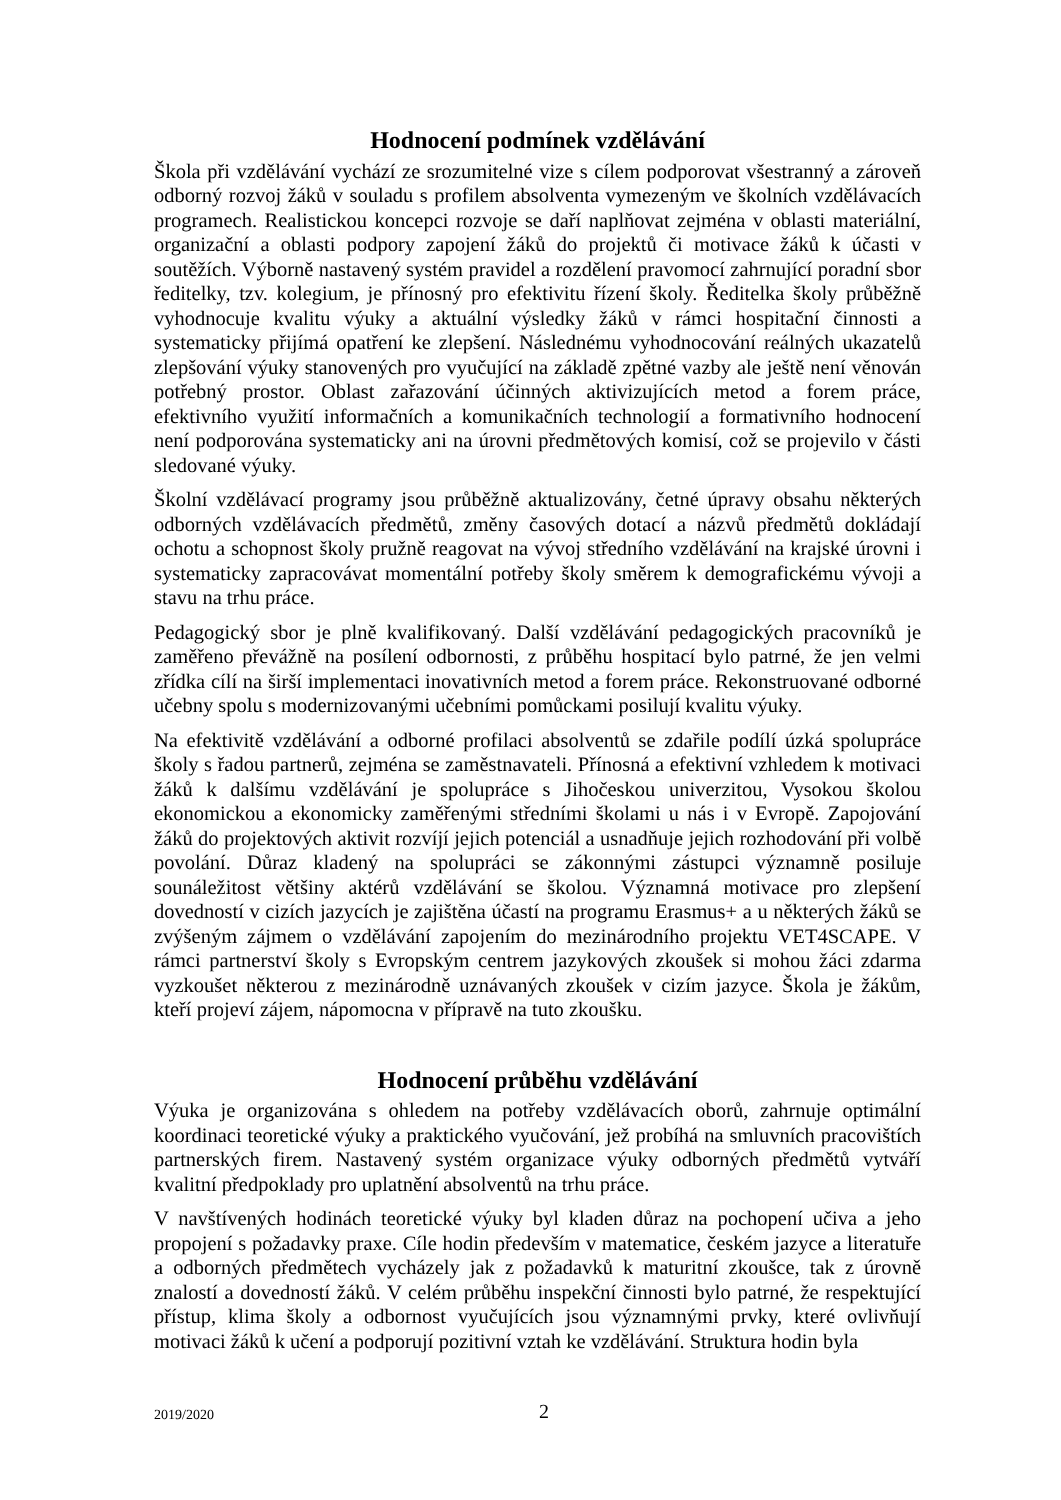Hodnocení podmínek vzdělávání
Škola při vzdělávání vychází ze srozumitelné vize s cílem podporovat všestranný a zároveň odborný rozvoj žáků v souladu s profilem absolventa vymezeným ve školních vzdělávacích programech. Realistickou koncepci rozvoje se daří naplňovat zejména v oblasti materiální, organizační a oblasti podpory zapojení žáků do projektů či motivace žáků k účasti v soutěžích. Výborně nastavený systém pravidel a rozdělení pravomocí zahrnující poradní sbor ředitelky, tzv. kolegium, je přínosný pro efektivitu řízení školy. Ředitelka školy průběžně vyhodnocuje kvalitu výuky a aktuální výsledky žáků v rámci hospitační činnosti a systematicky přijímá opatření ke zlepšení. Následnému vyhodnocování reálných ukazatelů zlepšování výuky stanovených pro vyučující na základě zpětné vazby ale ještě není věnován potřebný prostor. Oblast zařazování účinných aktivizujících metod a forem práce, efektivního využití informačních a komunikačních technologií a formativního hodnocení není podporována systematicky ani na úrovni předmětových komisí, což se projevilo v části sledované výuky.
Školní vzdělávací programy jsou průběžně aktualizovány, četné úpravy obsahu některých odborných vzdělávacích předmětů, změny časových dotací a názvů předmětů dokládají ochotu a schopnost školy pružně reagovat na vývoj středního vzdělávání na krajské úrovni i systematicky zapracovávat momentální potřeby školy směrem k demografickému vývoji a stavu na trhu práce.
Pedagogický sbor je plně kvalifikovaný. Další vzdělávání pedagogických pracovníků je zaměřeno převážně na posílení odbornosti, z průběhu hospitací bylo patrné, že jen velmi zřídka cílí na širší implementaci inovativních metod a forem práce. Rekonstruované odborné učebny spolu s modernizovanými učebními pomůckami posilují kvalitu výuky.
Na efektivitě vzdělávání a odborné profilaci absolventů se zdařile podílí úzká spolupráce školy s řadou partnerů, zejména se zaměstnavateli. Přínosná a efektivní vzhledem k motivaci žáků k dalšímu vzdělávání je spolupráce s Jihočeskou univerzitou, Vysokou školou ekonomickou a ekonomicky zaměřenými středními školami u nás i v Evropě. Zapojování žáků do projektových aktivit rozvíjí jejich potenciál a usnadňuje jejich rozhodování při volbě povolání. Důraz kladený na spolupráci se zákonnými zástupci významně posiluje sounáležitost většiny aktérů vzdělávání se školou. Významná motivace pro zlepšení dovedností v cizích jazycích je zajištěna účastí na programu Erasmus+ a u některých žáků se zvýšeným zájmem o vzdělávání zapojením do mezinárodního projektu VET4SCAPE. V rámci partnerství školy s Evropským centrem jazykových zkoušek si mohou žáci zdarma vyzkoušet některou z mezinárodně uznávaných zkoušek v cizím jazyce. Škola je žákům, kteří projeví zájem, nápomocna v přípravě na tuto zkoušku.
Hodnocení průběhu vzdělávání
Výuka je organizována s ohledem na potřeby vzdělávacích oborů, zahrnuje optimální koordinaci teoretické výuky a praktického vyučování, jež probíhá na smluvních pracovištích partnerských firem. Nastavený systém organizace výuky odborných předmětů vytváří kvalitní předpoklady pro uplatnění absolventů na trhu práce.
V navštívených hodinách teoretické výuky byl kladen důraz na pochopení učiva a jeho propojení s požadavky praxe. Cíle hodin především v matematice, českém jazyce a literatuře a odborných předmětech vycházely jak z požadavků k maturitní zkoušce, tak z úrovně znalostí a dovedností žáků. V celém průběhu inspekční činnosti bylo patrné, že respektující přístup, klima školy a odbornost vyučujících jsou významnými prvky, které ovlivňují motivaci žáků k učení a podporují pozitivní vztah ke vzdělávání. Struktura hodin byla
2019/2020 2